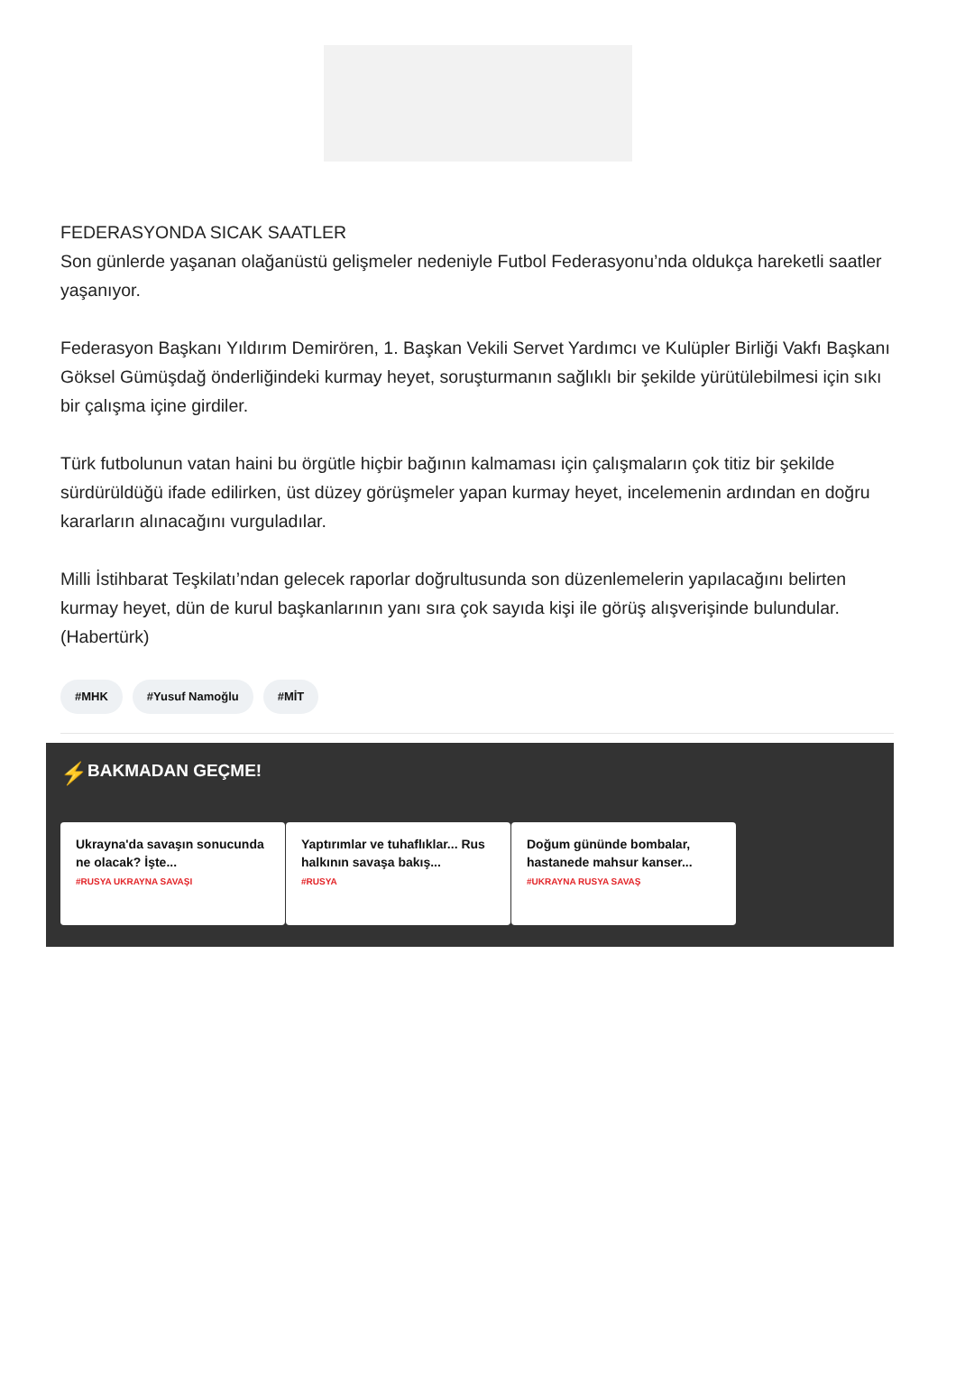FEDERASYONDA SICAK SAATLER
Son günlerde yaşanan olağanüstü gelişmeler nedeniyle Futbol Federasyonu’nda oldukça hareketli saatler yaşanıyor.
Federasyon Başkanı Yıldırım Demirören, 1. Başkan Vekili Servet Yardımcı ve Kulüpler Birliği Vakfı Başkanı Göksel Gümüşdağ önderliğindeki kurmay heyet, soruşturmanın sağlıklı bir şekilde yürütülebilmesi için sıkı bir çalışma içine girdiler.
Türk futbolunun vatan haini bu örgütle hiçbir bağının kalmaması için çalışmaların çok titiz bir şekilde sürdürüldüğü ifade edilirken, üst düzey görüşmeler yapan kurmay heyet, incelemenin ardından en doğru kararların alınacağını vurguladılar.
Milli İstihbarat Teşkilatı’ndan gelecek raporlar doğrultusunda son düzenlemelerin yapılacağını belirten kurmay heyet, dün de kurul başkanlarının yanı sıra çok sayıda kişi ile görüş alışverişinde bulundular. (Habertürk)
#MHK #Yusuf Namoğlu #MİT
⚡ BAKMADAN GEÇME!
Ukrayna'da savaşın sonucunda ne olacak? İşte...
#RUSYA UKRAYNA SAVAŞI
Yaptırımlar ve tuhaflıklar... Rus halkının savaşa bakış...
#RUSYA
Doğum gününde bombalar, hastanede mahsur kanser...
#UKRAYNA RUSYA SAVAŞ